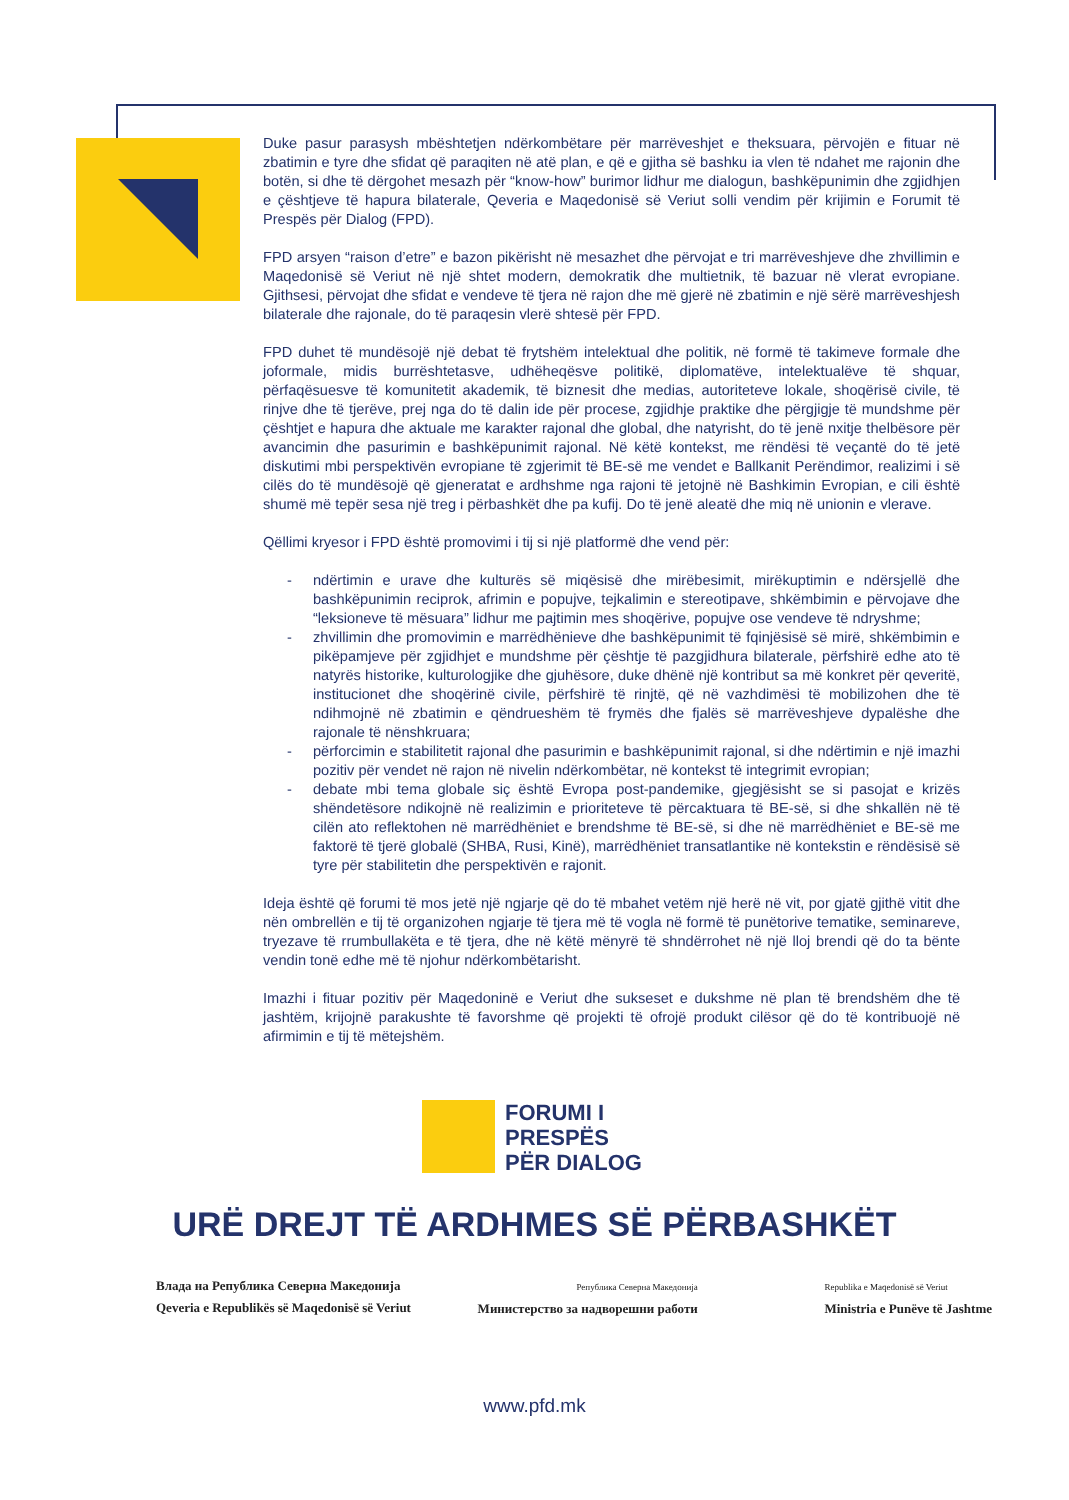Duke pasur parasysh mbështetjen ndërkombëtare për marrëveshjet e theksuara, përvojën e fituar në zbatimin e tyre dhe sfidat që paraqiten në atë plan, e që e gjitha së bashku ia vlen të ndahet me rajonin dhe botën, si dhe të dërgohet mesazh për “know-how” burimor lidhur me dialogun, bashkëpunimin dhe zgjidhjen e çështjeve të hapura bilaterale, Qeveria e Maqedonisë së Veriut solli vendim për krijimin e Forumit të Prespës për Dialog (FPD).
FPD arsyen “raison d’etre” e bazon pikërisht në mesazhet dhe përvojat e tri marrëveshjeve dhe zhvillimin e Maqedonisë së Veriut në një shtet modern, demokratik dhe multietnik, të bazuar në vlerat evropiane. Gjithsesi, përvojat dhe sfidat e vendeve të tjera në rajon dhe më gjerë në zbatimin e një sërë marrëveshjesh bilaterale dhe rajonale, do të paraqesin vlerë shtesë për FPD.
FPD duhet të mundësojë një debat të frytshëm intelektual dhe politik, në formë të takimeve formale dhe joformale, midis burrështetasve, udhëheqësve politikë, diplomatëve, intelektualëve të shquar, përfaqësuesve të komunitetit akademik, të biznesit dhe medias, autoriteteve lokale, shoqërisë civile, të rinjve dhe të tjerëve, prej nga do të dalin ide për procese, zgjidhje praktike dhe përgjigje të mundshme për çështjet e hapura dhe aktuale me karakter rajonal dhe global, dhe natyrisht, do të jenë nxitje thelbësore për avancimin dhe pasurimin e bashkëpunimit rajonal. Në këtë kontekst, me rëndësi të veçantë do të jetë diskutimi mbi perspektivën evropiane të zgjerimit të BE-së me vendet e Ballkanit Perëndimor, realizimi i së cilës do të mundësojë që gjeneratat e ardhshme nga rajoni të jetojnë në Bashkimin Evropian, e cili është shumë më tepër sesa një treg i përbashkët dhe pa kufij. Do të jenë aleatë dhe miq në unionin e vlerave.
Qëllimi kryesor i FPD është promovimi i tij si një platformë dhe vend për:
- ndërtimin e urave dhe kulturës së miqësisë dhe mirëbesimit, mirëkuptimin e ndërsjellë dhe bashkëpunimin reciprok, afrimin e popujve, tejkalimin e stereotipave, shkëmbimin e përvojave dhe “leksioneve të mësuara” lidhur me pajtimin mes shoqërive, popujve ose vendeve të ndryshme;
- zhvillimin dhe promovimin e marrëdhënieve dhe bashkëpunimit të fqinjësisë së mirë, shkëmbimin e pikëpamjeve për zgjidhjet e mundshme për çështje të pazgjidhura bilaterale, përfshirë edhe ato të natyrës historike, kulturologjike dhe gjuhësore, duke dhënë një kontribut sa më konkret për qeveritë, institucionet dhe shoqërinë civile, përfshirë të rinjtë, që në vazhdimësi të mobilizohen dhe të ndihmojnë në zbatimin e qëndrueshëm të frymës dhe fjalës së marrëveshjeve dypalëshe dhe rajonale të nënshkruara;
- përforcimin e stabilitetit rajonal dhe pasurimin e bashkëpunimit rajonal, si dhe ndërtimin e një imazhi pozitiv për vendet në rajon në nivelin ndërkombëtar, në kontekst të integrimit evropian;
- debate mbi tema globale siç është Evropa post-pandemike, gjegjësisht se si pasojat e krizës shëndetësore ndikojnë në realizimin e prioriteteve të përcaktuara të BE-së, si dhe shkallën në të cilën ato reflektohen në marrëdhëniet e brendshme të BE-së, si dhe në marrëdhëniet e BE-së me faktorë të tjerë globalë (SHBA, Rusi, Kinë), marrëdhëniet transatlantike në kontekstin e rëndësisë së tyre për stabilitetin dhe perspektivën e rajonit.
Ideja është që forumi të mos jetë një ngjarje që do të mbahet vetëm një herë në vit, por gjatë gjithë vitit dhe nën ombrellën e tij të organizohen ngjarje të tjera më të vogla në formë të punëtorive tematike, seminareve, tryezave të rrumbullakëta e të tjera, dhe në këtë mënyrë të shndërrohet në një lloj brendi që do ta bënte vendin tonë edhe më të njohur ndërkombëtarisht.
Imazhi i fituar pozitiv për Maqedoninë e Veriut dhe sukseset e dukshme në plan të brendshëm dhe të jashtëm, krijojnë parakushte të favorshme që projekti të ofrojë produkt cilësor që do të kontribuojë në afirmimin e tij të mëtejshëm.
FORUMI I
PRESPËS
PËR DIALOG
URË DREJT TË ARDHMES SË PËRBASHKËT
Влада на Република Северна Македонија
Qeveria e Republikës së Maqedonisë së Veriut
Република Северна Македонија
Министерство за надворешни работи
Republika e Maqedonisë së Veriut
Ministria e Punëve të Jashtme
www.pfd.mk